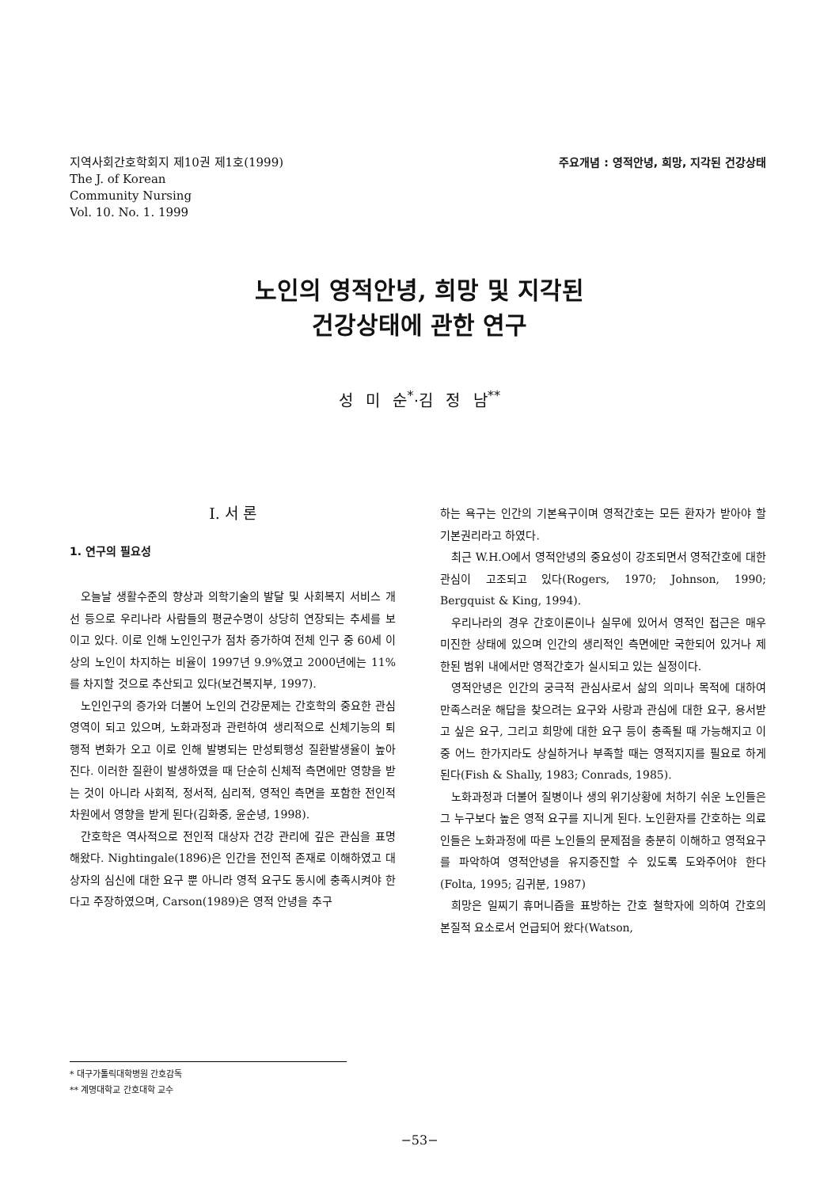지역사회간호학회지 제10권 제1호(1999)
The J. of Korean
Community Nursing
Vol. 10. No. 1. 1999
주요개념 : 영적안녕, 희망, 지각된 건강상태
노인의 영적안녕, 희망 및 지각된
건강상태에 관한 연구
성 미 순<sup>*</sup>·김 정 남<sup>**</sup>
I. 서 론
1. 연구의 필요성
오늘날 생활수준의 향상과 의학기술의 발달 및 사회복지 서비스 개선 등으로 우리나라 사람들의 평균수명이 상당히 연장되는 추세를 보이고 있다. 이로 인해 노인인구가 점차 증가하여 전체 인구 중 60세 이상의 노인이 차지하는 비율이 1997년 9.9%였고 2000년에는 11%를 차지할 것으로 추산되고 있다(보건복지부, 1997).
노인인구의 증가와 더불어 노인의 건강문제는 간호학의 중요한 관심영역이 되고 있으며, 노화과정과 관련하여 생리적으로 신체기능의 퇴행적 변화가 오고 이로 인해 발병되는 만성퇴행성 질환발생율이 높아진다. 이러한 질환이 발생하였을 때 단순히 신체적 측면에만 영향을 받는 것이 아니라 사회적, 정서적, 심리적, 영적인 측면을 포함한 전인적 차원에서 영향을 받게 된다(김화중, 윤순녕, 1998).
간호학은 역사적으로 전인적 대상자 건강 관리에 깊은 관심을 표명해왔다. Nightingale(1896)은 인간을 전인적 존재로 이해하였고 대상자의 심신에 대한 요구 뿐 아니라 영적 요구도 동시에 충족시켜야 한다고 주장하였으며, Carson(1989)은 영적 안녕을 추구
하는 욕구는 인간의 기본욕구이며 영적간호는 모든 환자가 받아야 할 기본권리라고 하였다.
최근 W.H.O에서 영적안녕의 중요성이 강조되면서 영적간호에 대한 관심이 고조되고 있다(Rogers, 1970; Johnson, 1990; Bergquist & King, 1994).
우리나라의 경우 간호이론이나 실무에 있어서 영적인 접근은 매우 미진한 상태에 있으며 인간의 생리적인 측면에만 국한되어 있거나 제한된 범위 내에서만 영적간호가 실시되고 있는 실정이다.
영적안녕은 인간의 궁극적 관심사로서 삶의 의미나 목적에 대하여 만족스러운 해답을 찾으려는 요구와 사랑과 관심에 대한 요구, 용서받고 싶은 요구, 그리고 희망에 대한 요구 등이 충족될 때 가능해지고 이 중 어느 한가지라도 상실하거나 부족할 때는 영적지지를 필요로 하게 된다(Fish & Shally, 1983; Conrads, 1985).
노화과정과 더불어 질병이나 생의 위기상황에 처하기 쉬운 노인들은 그 누구보다 높은 영적 요구를 지니게 된다. 노인환자를 간호하는 의료인들은 노화과정에 따른 노인들의 문제점을 충분히 이해하고 영적요구를 파악하여 영적안녕을 유지증진할 수 있도록 도와주어야 한다(Folta, 1995; 김귀분, 1987)
희망은 일찌기 휴머니즘을 표방하는 간호 철학자에 의하여 간호의 본질적 요소로서 언급되어 왔다(Watson,
* 대구가톨릭대학병원 간호감독
** 계명대학교 간호대학 교수
−53−